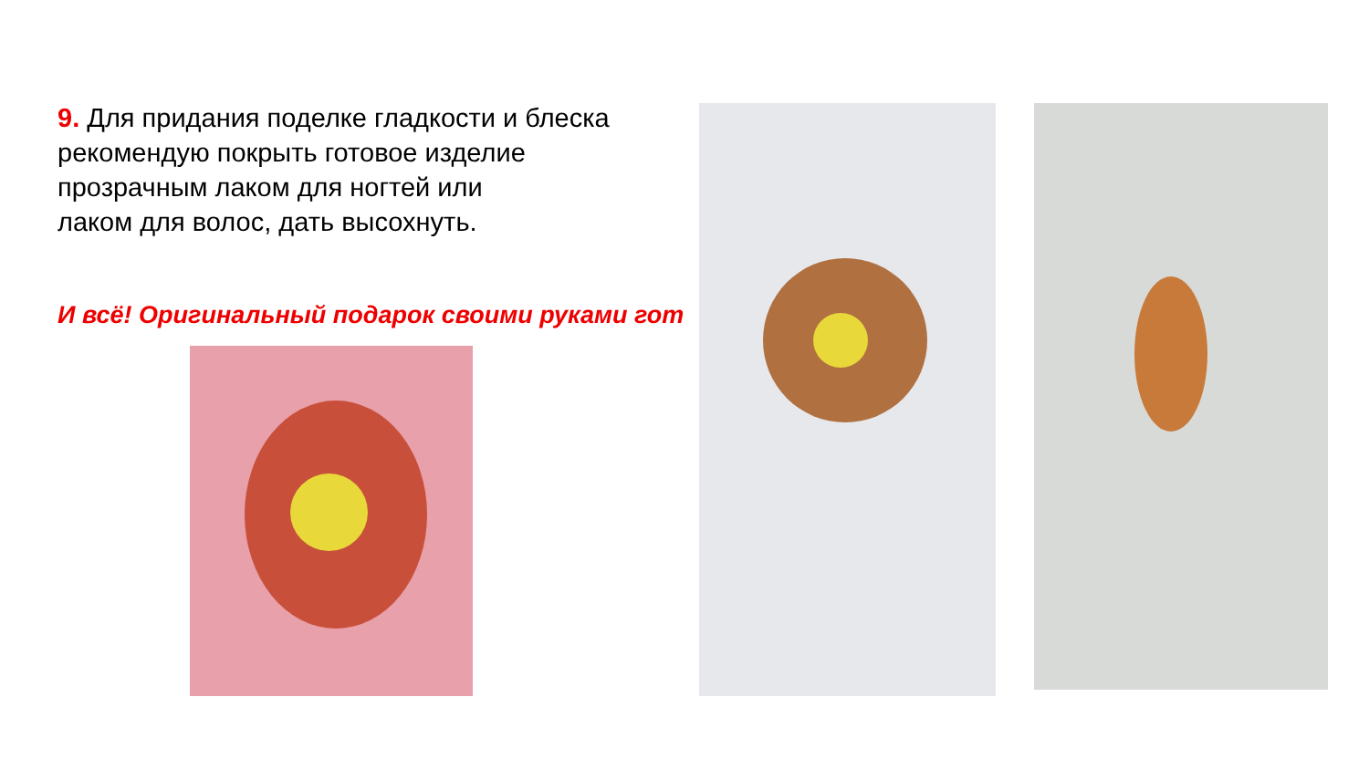9. Для придания поделке гладкости и блеска рекомендую покрыть готовое изделие прозрачным лаком для ногтей или
лаком для волос, дать высохнуть.
И всё! Оригинальный подарок своими руками гот